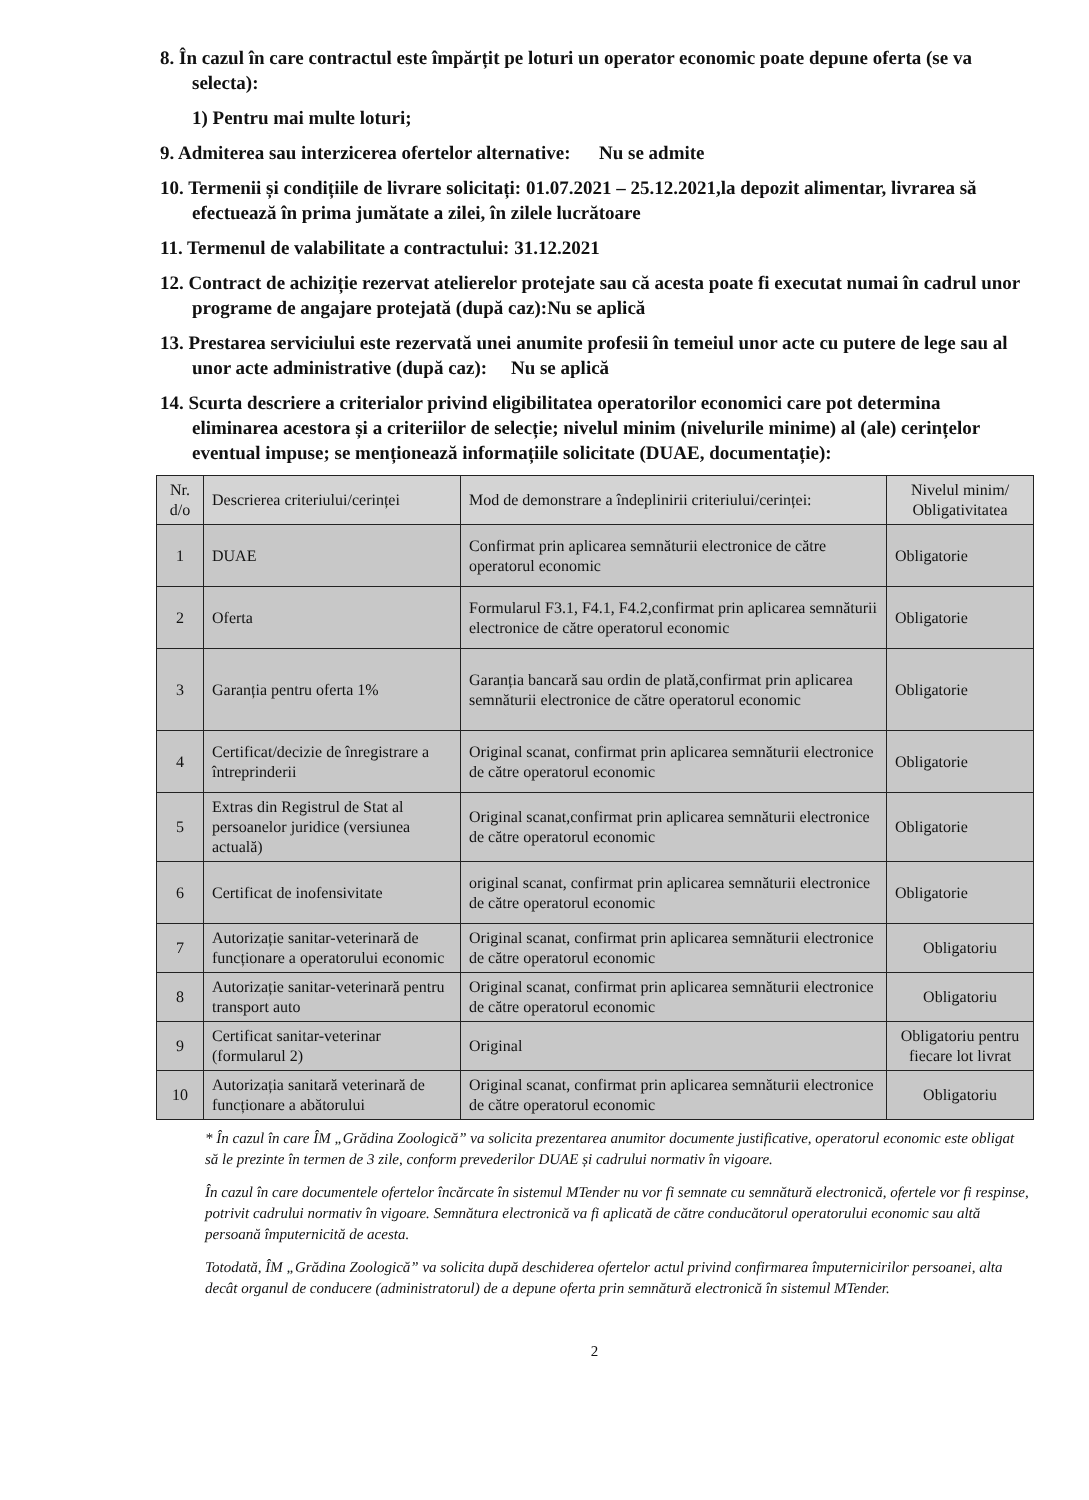8. În cazul în care contractul este împărțit pe loturi un operator economic poate depune oferta (se va selecta):
1) Pentru mai multe loturi;
9. Admiterea sau interzicerea ofertelor alternative: Nu se admite
10. Termenii și condițiile de livrare solicitați: 01.07.2021 – 25.12.2021,la depozit alimentar, livrarea să efectuează în prima jumătate a zilei, în zilele lucrătoare
11. Termenul de valabilitate a contractului: 31.12.2021
12. Contract de achiziție rezervat atelierelor protejate sau că acesta poate fi executat numai în cadrul unor programe de angajare protejată (după caz):Nu se aplică
13. Prestarea serviciului este rezervată unei anumite profesii în temeiul unor acte cu putere de lege sau al unor acte administrative (după caz): Nu se aplică
14. Scurta descriere a criterialor privind eligibilitatea operatorilor economici care pot determina eliminarea acestora și a criteriilor de selecție; nivelul minim (nivelurile minime) al (ale) cerințelor eventual impuse; se menționează informațiile solicitate (DUAE, documentație):
| Nr. d/o | Descrierea criteriului/cerinței | Mod de demonstrare a îndeplinirii criteriului/cerinței: | Nivelul minim/ Obligativitatea |
| --- | --- | --- | --- |
| 1 | DUAE | Confirmat prin aplicarea semnăturii electronice de către operatorul economic | Obligatorie |
| 2 | Oferta | Formularul F3.1, F4.1, F4.2,confirmat prin aplicarea semnăturii electronice de către operatorul economic | Obligatorie |
| 3 | Garanția pentru oferta 1% | Garanția bancară sau ordin de plată,confirmat prin aplicarea semnăturii electronice de către operatorul economic | Obligatorie |
| 4 | Certificat/decizie de înregistrare a întreprinderii | Original scanat, confirmat prin aplicarea semnăturii electronice de către operatorul economic | Obligatorie |
| 5 | Extras din Registrul de Stat al persoanelor juridice (versiunea actuală) | Original scanat,confirmat prin aplicarea semnăturii electronice de către operatorul economic | Obligatorie |
| 6 | Certificat de inofensivitate | original scanat, confirmat prin aplicarea semnăturii electronice de către operatorul economic | Obligatorie |
| 7 | Autorizație sanitar-veterinară de funcționare a operatorului economic | Original scanat, confirmat prin aplicarea semnăturii electronice de către operatorul economic | Obligatoriu |
| 8 | Autorizație sanitar-veterinară pentru transport auto | Original scanat, confirmat prin aplicarea semnăturii electronice de către operatorul economic | Obligatoriu |
| 9 | Certificat sanitar-veterinar (formularul 2) | Original | Obligatoriu pentru fiecare lot livrat |
| 10 | Autorizația sanitară veterinară de funcționare a abătorului | Original scanat, confirmat prin aplicarea semnăturii electronice de către operatorul economic | Obligatoriu |
* În cazul în care ÎM „Grădina Zoologică” va solicita prezentarea anumitor documente justificative, operatorul economic este obligat să le prezinte în termen de 3 zile, conform prevederilor DUAE și cadrului normativ în vigoare.
În cazul în care documentele ofertelor încărcate în sistemul MTender nu vor fi semnate cu semnătură electronică, ofertele vor fi respinse, potrivit cadrului normativ în vigoare. Semnătura electronică va fi aplicată de către conducătorul operatorului economic sau altă persoană împuternicită de acesta.
Totodată, ÎM „Grădina Zoologică” va solicita după deschiderea ofertelor actul privind confirmarea împuternicirilor persoanei, alta decât organul de conducere (administratorul) de a depune oferta prin semnătură electronică în sistemul MTender.
2